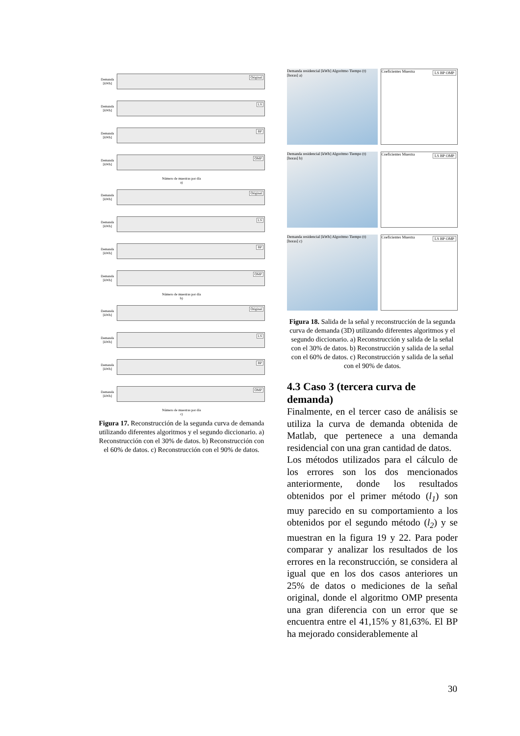Demanda [kWh]
Original
Demanda [kWh]
LS
Demanda [kWh]
BP
Demanda [kWh]
OMP
Número de muestras por día
a)
Demanda [kWh]
Original
Demanda [kWh]
LS
Demanda [kWh]
BP
Demanda [kWh]
OMP
Número de muestras por día
b)
Demanda [kWh]
Original
Demanda [kWh]
LS
Demanda [kWh]
BP
Demanda [kWh]
OMP
Número de muestras por día
c)
Figura 17. Reconstrucción de la segunda curva de demanda utilizando diferentes algoritmos y el segundo diccionario. a) Reconstrucción con el 30% de datos. b) Reconstrucción con el 60% de datos. c) Reconstrucción con el 90% de datos.
Demanda residencial [kWh] Algoritmo Tiempo (t) [horas] a)
LS BP OMP Coeficientes Muestra
Demanda residencial [kWh] Algoritmo Tiempo (t) [horas] b)
LS BP OMP Coeficientes Muestra
Demanda residencial [kWh] Algoritmo Tiempo (t) [horas] c)
LS BP OMP Coeficientes Muestra
Figura 18. Salida de la señal y reconstrucción de la segunda curva de demanda (3D) utilizando diferentes algoritmos y el segundo diccionario. a) Reconstrucción y salida de la señal con el 30% de datos. b) Reconstrucción y salida de la señal con el 60% de datos. c) Reconstrucción y salida de la señal con el 90% de datos.
4.3 Caso 3 (tercera curva de demanda)
Finalmente, en el tercer caso de análisis se utiliza la curva de demanda obtenida de Matlab, que pertenece a una demanda residencial con una gran cantidad de datos.
Los métodos utilizados para el cálculo de los errores son los dos mencionados anteriormente, donde los resultados obtenidos por el primer método (l<sub>1</sub>) son muy parecido en su comportamiento a los obtenidos por el segundo método (l<sub>2</sub>) y se muestran en la figura 19 y 22. Para poder comparar y analizar los resultados de los errores en la reconstrucción, se considera al igual que en los dos casos anteriores un 25% de datos o mediciones de la señal original, donde el algoritmo OMP presenta una gran diferencia con un error que se encuentra entre el 41,15% y 81,63%. El BP ha mejorado considerablemente al
30